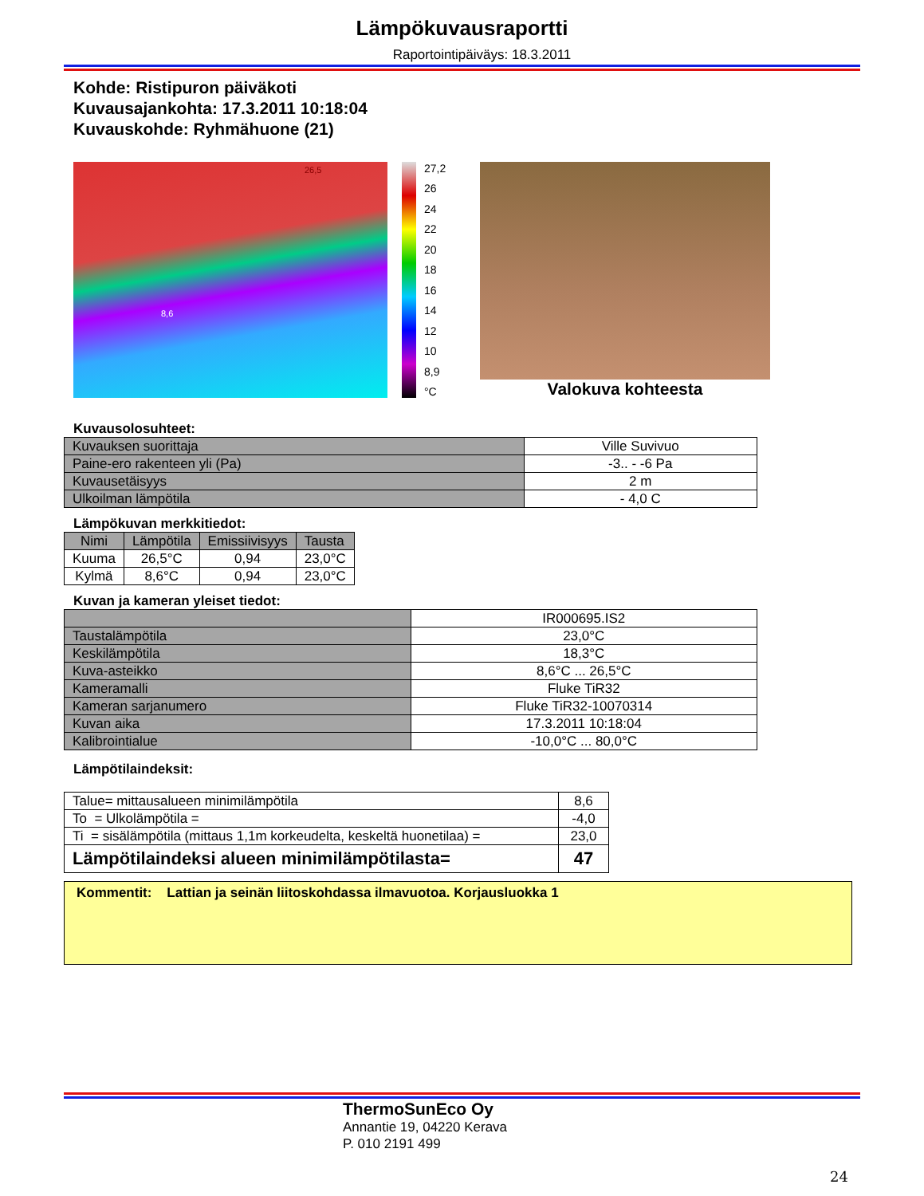Lämpökuvausraportti
Raportointipäiväys: 18.3.2011
Kohde: Ristipuron päiväkoti
Kuvausajankohta: 17.3.2011 10:18:04
Kuvauskohde: Ryhmähuone (21)
26,5
8,6
27,2
26
24
22
20
18
16
14
12
10
8,9
°C
Valokuva kohteesta
Kuvausolosuhteet:
| Kuvauksen suorittaja | Ville Suvivuo |
| Paine-ero rakenteen yli (Pa) | -3.. - -6 Pa |
| Kuvausetäisyys | 2 m |
| Ulkoilman lämpötila | - 4,0 C |
Lämpökuvan merkkitiedot:
| Nimi | Lämpötila | Emissiivisyys | Tausta |
| --- | --- | --- | --- |
| Kuuma | 26,5°C | 0,94 | 23,0°C |
| Kylmä | 8,6°C | 0,94 | 23,0°C |
Kuvan ja kameran yleiset tiedot:
| | IR000695.IS2 |
| Taustalämpötila | 23,0°C |
| Keskilämpötila | 18,3°C |
| Kuva-asteikko | 8,6°C ... 26,5°C |
| Kameramalli | Fluke TiR32 |
| Kameran sarjanumero | Fluke TiR32-10070314 |
| Kuvan aika | 17.3.2011 10:18:04 |
| Kalibrointialue | -10,0°C ... 80,0°C |
Lämpötilaindeksit:
| Talue= mittausalueen minimilämpötila | 8,6 |
| To = Ulkolämpötila = | -4,0 |
| Ti = sisälämpötila (mittaus 1,1m korkeudelta, keskeltä huonetilaa) = | 23,0 |
| Lämpötilaindeksi alueen minimilämpötilasta= | 47 |
Kommentit: Lattian ja seinän liitoskohdassa ilmavuotoa. Korjausluokka 1
ThermoSunEco Oy
Annantie 19, 04220 Kerava
P. 010 2191 499
24